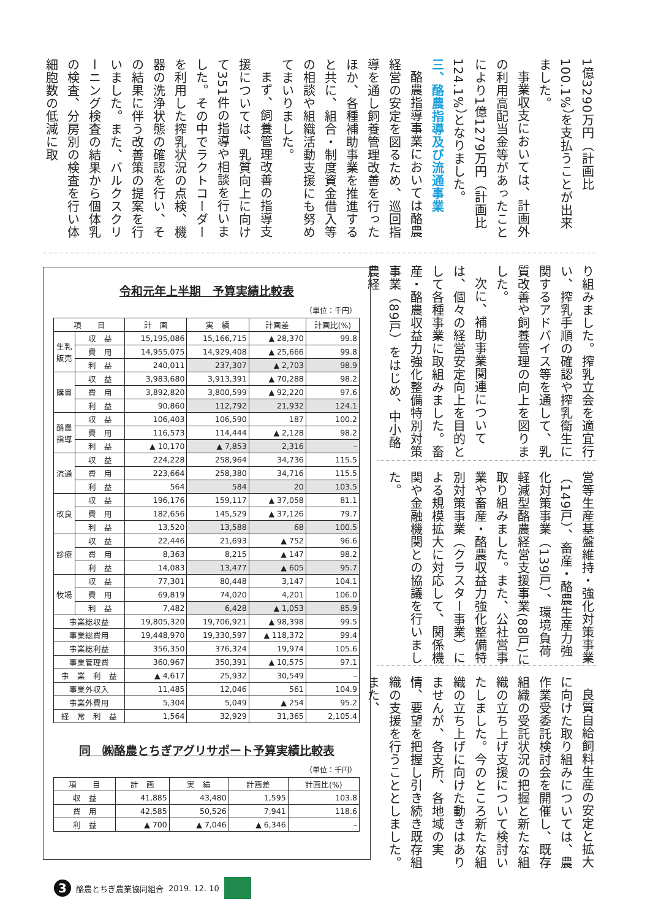1億3290万円（計画比100.1%）を支払うことが出来ました。
事業収支においては、計画外の利用高配当金等があったことにより1億1279万円（計画比124.1%）となりました。
三、酪農指導及び流通事業
酪農指導事業においては酪農経営の安定を図るため、巡回指導を通し飼養管理改善を行ったほか、各種補助事業を推進すると共に、組合・制度資金借入等の相談や組織活動支援にも努めてまいりました。
まず、飼養管理改善の指導支援については、乳質向上に向けて351件の指導や相談を行いました。その中でラクトコーダーを利用した搾乳状況の点検、機器の洗浄状態の確認を行い、その結果に伴う改善策の提案を行いました。また、バルクスクリーニング検査の結果から個体乳の検査、分房別の検査を行い体細胞数の低減に取
令和元年上半期　予算実績比較表
（単位：千円）
| 項 目 | | 計 画 | 実 績 | 計画差 | 計画比(%) |
| --- | --- | --- | --- | --- | --- |
| 生乳販売 | 収 益 | 15,195,086 | 15,166,715 | ▲ 28,370 | 99.8 |
| | 費 用 | 14,955,075 | 14,929,408 | ▲ 25,666 | 99.8 |
| | 利 益 | 240,011 | 237,307 | ▲ 2,703 | 98.9 |
| 購買 | 収 益 | 3,983,680 | 3,913,391 | ▲ 70,288 | 98.2 |
| | 費 用 | 3,892,820 | 3,800,599 | ▲ 92,220 | 97.6 |
| | 利 益 | 90,860 | 112,792 | 21,932 | 124.1 |
| 酪農指導 | 収 益 | 106,403 | 106,590 | 187 | 100.2 |
| | 費 用 | 116,573 | 114,444 | ▲ 2,128 | 98.2 |
| | 利 益 | ▲ 10,170 | ▲ 7,853 | 2,316 | – |
| 流通 | 収 益 | 224,228 | 258,964 | 34,736 | 115.5 |
| | 費 用 | 223,664 | 258,380 | 34,716 | 115.5 |
| | 利 益 | 564 | 584 | 20 | 103.5 |
| 改良 | 収 益 | 196,176 | 159,117 | ▲ 37,058 | 81.1 |
| | 費 用 | 182,656 | 145,529 | ▲ 37,126 | 79.7 |
| | 利 益 | 13,520 | 13,588 | 68 | 100.5 |
| 診療 | 収 益 | 22,446 | 21,693 | ▲ 752 | 96.6 |
| | 費 用 | 8,363 | 8,215 | ▲ 147 | 98.2 |
| | 利 益 | 14,083 | 13,477 | ▲ 605 | 95.7 |
| 牧場 | 収 益 | 77,301 | 80,448 | 3,147 | 104.1 |
| | 費 用 | 69,819 | 74,020 | 4,201 | 106.0 |
| | 利 益 | 7,482 | 6,428 | ▲ 1,053 | 85.9 |
| 事業総収益 | | 19,805,320 | 19,706,921 | ▲ 98,398 | 99.5 |
| 事業総費用 | | 19,448,970 | 19,330,597 | ▲ 118,372 | 99.4 |
| 事業総利益 | | 356,350 | 376,324 | 19,974 | 105.6 |
| 事業管理費 | | 360,967 | 350,391 | ▲ 10,575 | 97.1 |
| 事 業 利 益 | | ▲ 4,617 | 25,932 | 30,549 | – |
| 事業外収入 | | 11,485 | 12,046 | 561 | 104.9 |
| 事業外費用 | | 5,304 | 5,049 | ▲ 254 | 95.2 |
| 経 常 利 益 | | 1,564 | 32,929 | 31,365 | 2,105.4 |
同　㈱酪農とちぎアグリサポート予算実績比較表
（単位：千円）
| 項 目 | 計 画 | 実 績 | 計画差 | 計画比(%) |
| --- | --- | --- | --- | --- |
| 収 益 | 41,885 | 43,480 | 1,595 | 103.8 |
| 費 用 | 42,585 | 50,526 | 7,941 | 118.6 |
| 利 益 | ▲ 700 | ▲ 7,046 | ▲ 6,346 | – |
り組みました。搾乳立会を適宜行い、搾乳手順の確認や搾乳衛生に関するアドバイス等を通して、乳質改善や飼養管理の向上を図りました。
次に、補助事業関連については、個々の経営安定向上を目的として各種事業に取組みました。畜産・酪農収益力強化整備特別対策事業（89戸）をはじめ、中小酪農経
営等生産基盤維持・強化対策事業（149戸）、畜産・酪農生産力強化対策事業（139戸）、環境負荷軽減型酪農経営支援事業(88戸)に取り組みました。また、公社営事業や畜産・酪農収益力強化整備特別対策事業（クラスター事業）による規模拡大に対応して、関係機関や金融機関との協議を行いました。
良質自給飼料生産の安定と拡大に向けた取り組みについては、農作業受委託検討会を開催し、既存組織の受託状況の把握と新たな組織の立ち上げ支援について検討いたしました。今のところ新たな組織の立ち上げに向けた動きはありませんが、各支所、各地域の実情、要望を把握し引き続き既存組織の支援を行うこととしました。また、
3
酪農とちぎ農業協同組合 2019. 12. 10